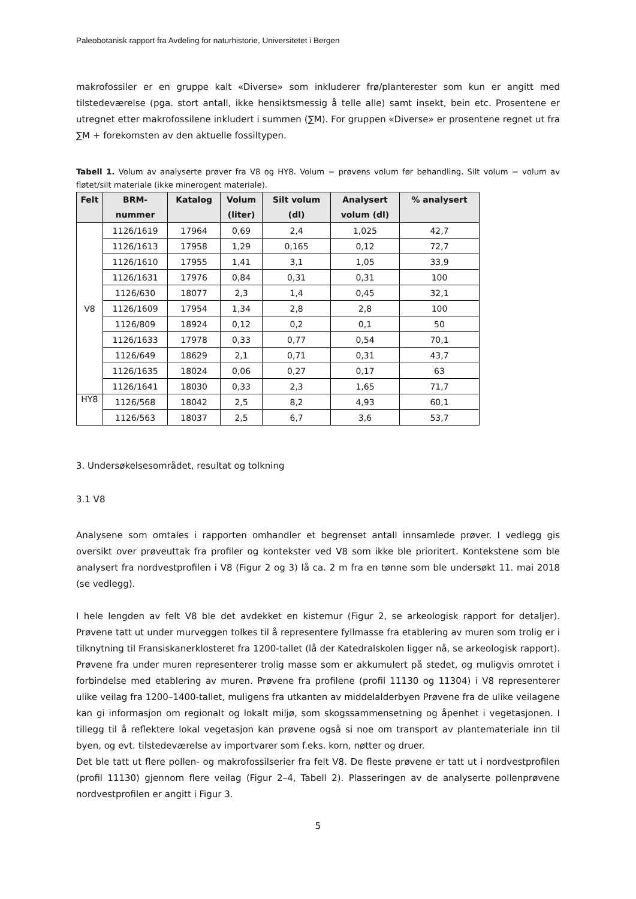Paleobotanisk rapport fra Avdeling for naturhistorie, Universitetet i Bergen
makrofossiler er en gruppe kalt «Diverse» som inkluderer frø/planterester som kun er angitt med tilstedeværelse (pga. stort antall, ikke hensiktsmessig å telle alle) samt insekt, bein etc. Prosentene er utregnet etter makrofossilene inkludert i summen (∑M). For gruppen «Diverse» er prosentene regnet ut fra ∑M + forekomsten av den aktuelle fossiltypen.
Tabell 1. Volum av analyserte prøver fra V8 og HY8. Volum = prøvens volum før behandling. Silt volum = volum av fløtet/silt materiale (ikke minerogent materiale).
| Felt | BRM- nummer | Katalog | Volum (liter) | Silt volum (dl) | Analysert volum (dl) | % analysert |
| --- | --- | --- | --- | --- | --- | --- |
| V8 | 1126/1619 | 17964 | 0,69 | 2,4 | 1,025 | 42,7 |
| | 1126/1613 | 17958 | 1,29 | 0,165 | 0,12 | 72,7 |
| | 1126/1610 | 17955 | 1,41 | 3,1 | 1,05 | 33,9 |
| | 1126/1631 | 17976 | 0,84 | 0,31 | 0,31 | 100 |
| | 1126/630 | 18077 | 2,3 | 1,4 | 0,45 | 32,1 |
| | 1126/1609 | 17954 | 1,34 | 2,8 | 2,8 | 100 |
| | 1126/809 | 18924 | 0,12 | 0,2 | 0,1 | 50 |
| | 1126/1633 | 17978 | 0,33 | 0,77 | 0,54 | 70,1 |
| | 1126/649 | 18629 | 2,1 | 0,71 | 0,31 | 43,7 |
| | 1126/1635 | 18024 | 0,06 | 0,27 | 0,17 | 63 |
| | 1126/1641 | 18030 | 0,33 | 2,3 | 1,65 | 71,7 |
| HY8 | 1126/568 | 18042 | 2,5 | 8,2 | 4,93 | 60,1 |
| | 1126/563 | 18037 | 2,5 | 6,7 | 3,6 | 53,7 |
3. Undersøkelsesområdet, resultat og tolkning
3.1 V8
Analysene som omtales i rapporten omhandler et begrenset antall innsamlede prøver. I vedlegg gis oversikt over prøveuttak fra profiler og kontekster ved V8 som ikke ble prioritert. Kontekstene som ble analysert fra nordvestprofilen i V8 (Figur 2 og 3) lå ca. 2 m fra en tønne som ble undersøkt 11. mai 2018 (se vedlegg).
I hele lengden av felt V8 ble det avdekket en kistemur (Figur 2, se arkeologisk rapport for detaljer). Prøvene tatt ut under murveggen tolkes til å representere fyllmasse fra etablering av muren som trolig er i tilknytning til Fransiskanerklosteret fra 1200-tallet (lå der Katedralskolen ligger nå, se arkeologisk rapport). Prøvene fra under muren representerer trolig masse som er akkumulert på stedet, og muligvis omrotet i forbindelse med etablering av muren. Prøvene fra profilene (profil 11130 og 11304) i V8 representerer ulike veilag fra 1200–1400-tallet, muligens fra utkanten av middelalderbyen Prøvene fra de ulike veilagene kan gi informasjon om regionalt og lokalt miljø, som skogssammensetning og åpenhet i vegetasjonen. I tillegg til å reflektere lokal vegetasjon kan prøvene også si noe om transport av plantemateriale inn til byen, og evt. tilstedeværelse av importvarer som f.eks. korn, nøtter og druer.
Det ble tatt ut flere pollen- og makrofossilserier fra felt V8. De fleste prøvene er tatt ut i nordvestprofilen (profil 11130) gjennom flere veilag (Figur 2–4, Tabell 2). Plasseringen av de analyserte pollenprøvene nordvestprofilen er angitt i Figur 3.
5